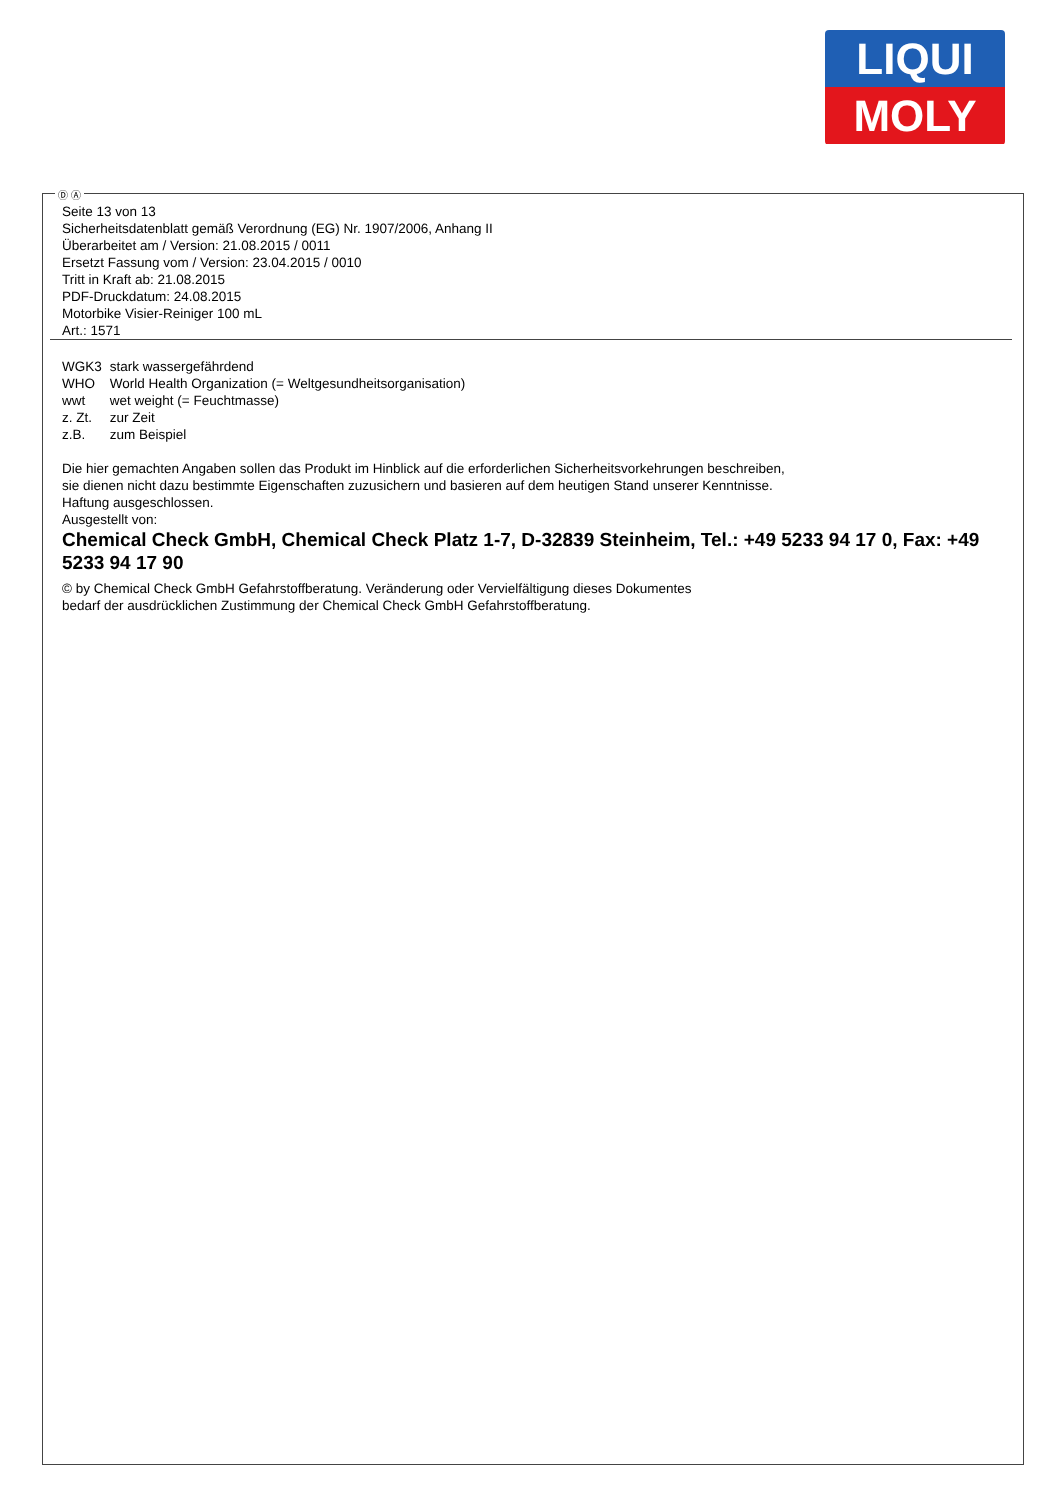LIQUI
MOLY
Ⓓ Ⓐ
Seite 13 von 13
Sicherheitsdatenblatt gemäß Verordnung (EG) Nr. 1907/2006, Anhang II
Überarbeitet am / Version: 21.08.2015 / 0011
Ersetzt Fassung vom / Version: 23.04.2015 / 0010
Tritt in Kraft ab: 21.08.2015
PDF-Druckdatum: 24.08.2015
Motorbike Visier-Reiniger 100 mL
Art.: 1571
| WGK3 | stark wassergefährdend |
| WHO | World Health Organization (= Weltgesundheitsorganisation) |
| wwt | wet weight (= Feuchtmasse) |
| z. Zt. | zur Zeit |
| z.B. | zum Beispiel |
Die hier gemachten Angaben sollen das Produkt im Hinblick auf die erforderlichen Sicherheitsvorkehrungen beschreiben,
sie dienen nicht dazu bestimmte Eigenschaften zuzusichern und basieren auf dem heutigen Stand unserer Kenntnisse.
Haftung ausgeschlossen.
Ausgestellt von:
Chemical Check GmbH, Chemical Check Platz 1-7, D-32839 Steinheim, Tel.: +49 5233 94 17 0, Fax: +49 5233 94 17 90
© by Chemical Check GmbH Gefahrstoffberatung. Veränderung oder Vervielfältigung dieses Dokumentes
bedarf der ausdrücklichen Zustimmung der Chemical Check GmbH Gefahrstoffberatung.